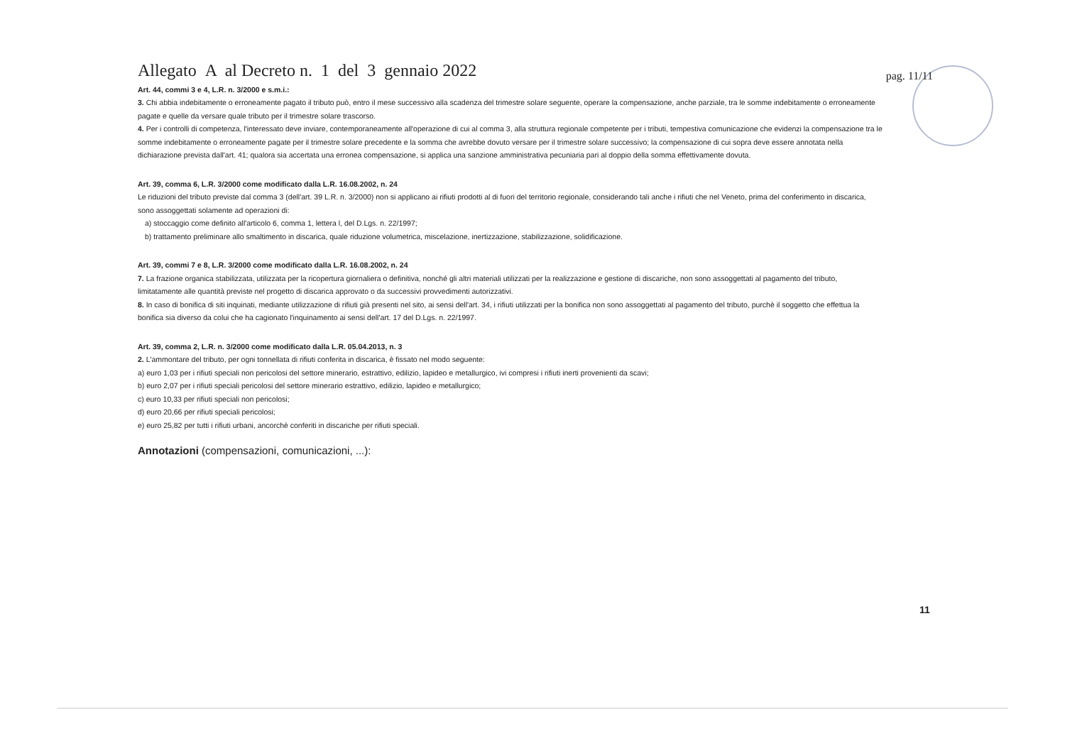Allegato A al Decreto n. 1 del 3 gennaio 2022
pag. 11/11
Art. 44, commi 3 e 4, L.R. n. 3/2000 e s.m.i.:
3. Chi abbia indebitamente o erroneamente pagato il tributo può, entro il mese successivo alla scadenza del trimestre solare seguente, operare la compensazione, anche parziale, tra le somme indebitamente o erroneamente pagate e quelle da versare quale tributo per il trimestre solare trascorso.
4. Per i controlli di competenza, l'interessato deve inviare, contemporaneamente all'operazione di cui al comma 3, alla struttura regionale competente per i tributi, tempestiva comunicazione che evidenzi la compensazione tra le somme indebitamente o erroneamente pagate per il trimestre solare precedente e la somma che avrebbe dovuto versare per il trimestre solare successivo; la compensazione di cui sopra deve essere annotata nella dichiarazione prevista dall'art. 41; qualora sia accertata una erronea compensazione, si applica una sanzione amministrativa pecuniaria pari al doppio della somma effettivamente dovuta.
Art. 39, comma 6, L.R. 3/2000 come modificato dalla L.R. 16.08.2002, n. 24
Le riduzioni del tributo previste dal comma 3 (dell'art. 39 L.R. n. 3/2000) non si applicano ai rifiuti prodotti al di fuori del territorio regionale, considerando tali anche i rifiuti che nel Veneto, prima del conferimento in discarica, sono assoggettati solamente ad operazioni di:
a) stoccaggio come definito all'articolo 6, comma 1, lettera l, del D.Lgs. n. 22/1997;
b) trattamento preliminare allo smaltimento in discarica, quale riduzione volumetrica, miscelazione, inertizzazione, stabilizzazione, solidificazione.
Art. 39, commi 7 e 8, L.R. 3/2000 come modificato dalla L.R. 16.08.2002, n. 24
7. La frazione organica stabilizzata, utilizzata per la ricopertura giornaliera o definitiva, nonché gli altri materiali utilizzati per la realizzazione e gestione di discariche, non sono assoggettati al pagamento del tributo, limitatamente alle quantità previste nel progetto di discarica approvato o da successivi provvedimenti autorizzativi.
8. In caso di bonifica di siti inquinati, mediante utilizzazione di rifiuti già presenti nel sito, ai sensi dell'art. 34, i rifiuti utilizzati per la bonifica non sono assoggettati al pagamento del tributo, purchè il soggetto che effettua la bonifica sia diverso da colui che ha cagionato l'inquinamento ai sensi dell'art. 17 del D.Lgs. n. 22/1997.
Art. 39, comma 2, L.R. n. 3/2000 come modificato dalla L.R. 05.04.2013, n. 3
2. L'ammontare del tributo, per ogni tonnellata di rifiuti conferita in discarica, è fissato nel modo seguente:
a) euro 1,03 per i rifiuti speciali non pericolosi del settore minerario, estrattivo, edilizio, lapideo e metallurgico, ivi compresi i rifiuti inerti provenienti da scavi;
b) euro 2,07 per i rifiuti speciali pericolosi del settore minerario estrattivo, edilizio, lapideo e metallurgico;
c) euro 10,33 per rifiuti speciali non pericolosi;
d) euro 20,66 per rifiuti speciali pericolosi;
e) euro 25,82 per tutti i rifiuti urbani, ancorchè conferiti in discariche per rifiuti speciali.
Annotazioni (compensazioni, comunicazioni, ...):
11